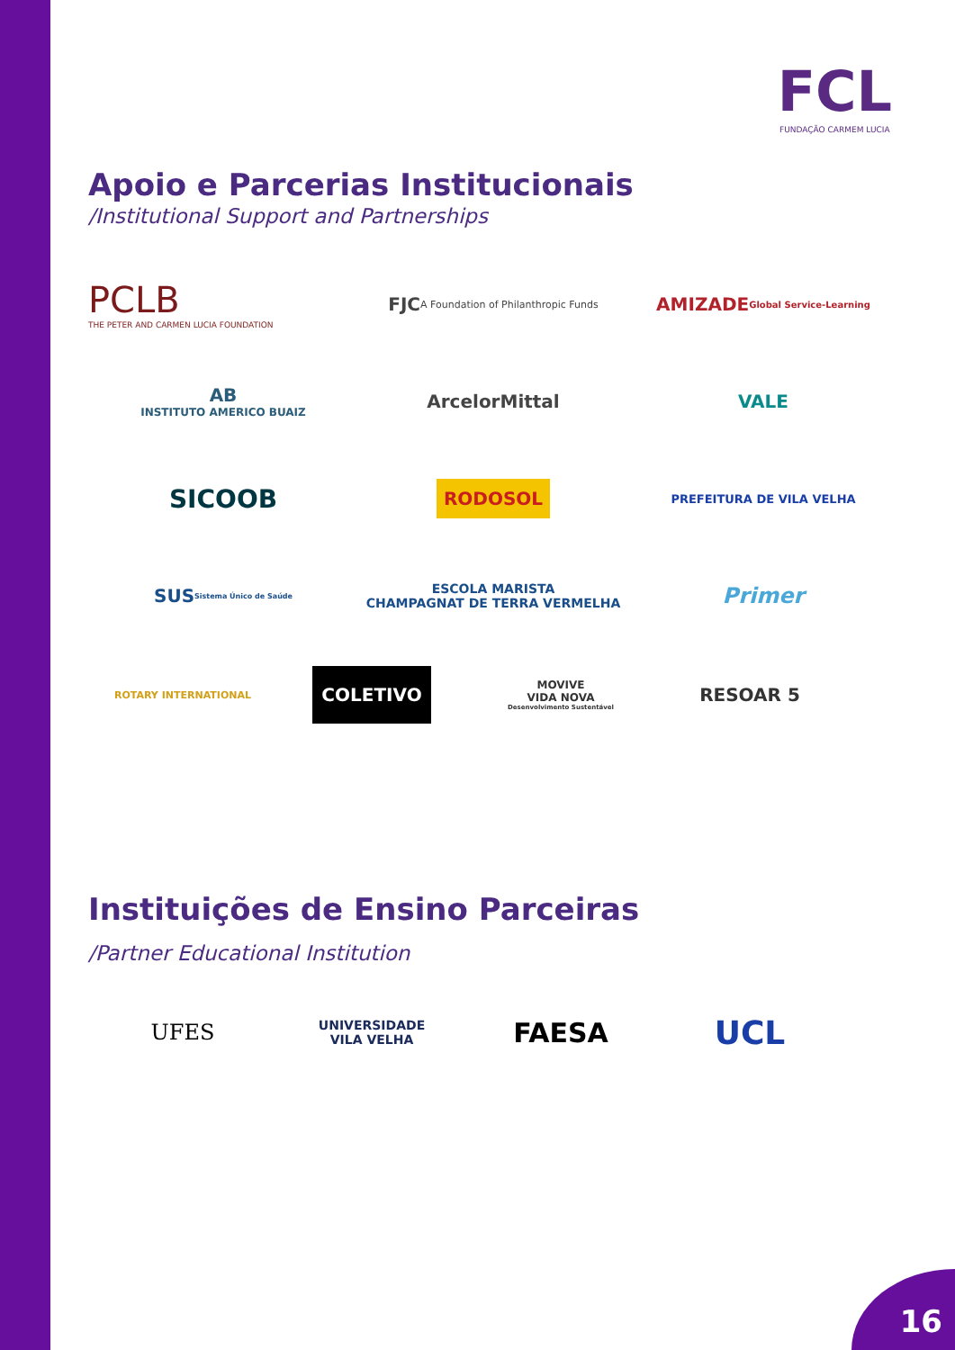FCL
FUNDAÇÃO CARMEM LUCIA
Apoio e Parcerias Institucionais
/Institutional Support and Partnerships
PCLB
THE PETER AND CARMEN LUCIA FOUNDATION
FJC A Foundation of Philanthropic Funds
AMIZADE Global Service-Learning
AB
INSTITUTO AMERICO BUAIZ
ArcelorMittal
VALE
SICOOB
RODOSOL
PREFEITURA DE VILA VELHA
SUS Sistema Único de Saúde
ESCOLA MARISTA
CHAMPAGNAT DE TERRA VERMELHA
Primer
ROTARY INTERNATIONAL
COLETIVO
MOVIVE
VIDA NOVA
Desenvolvimento Sustentável
RESOAR 5
Instituições de Ensino Parceiras
/Partner Educational Institution
UFES
UNIVERSIDADE
VILA VELHA
FAESA
UCL
16